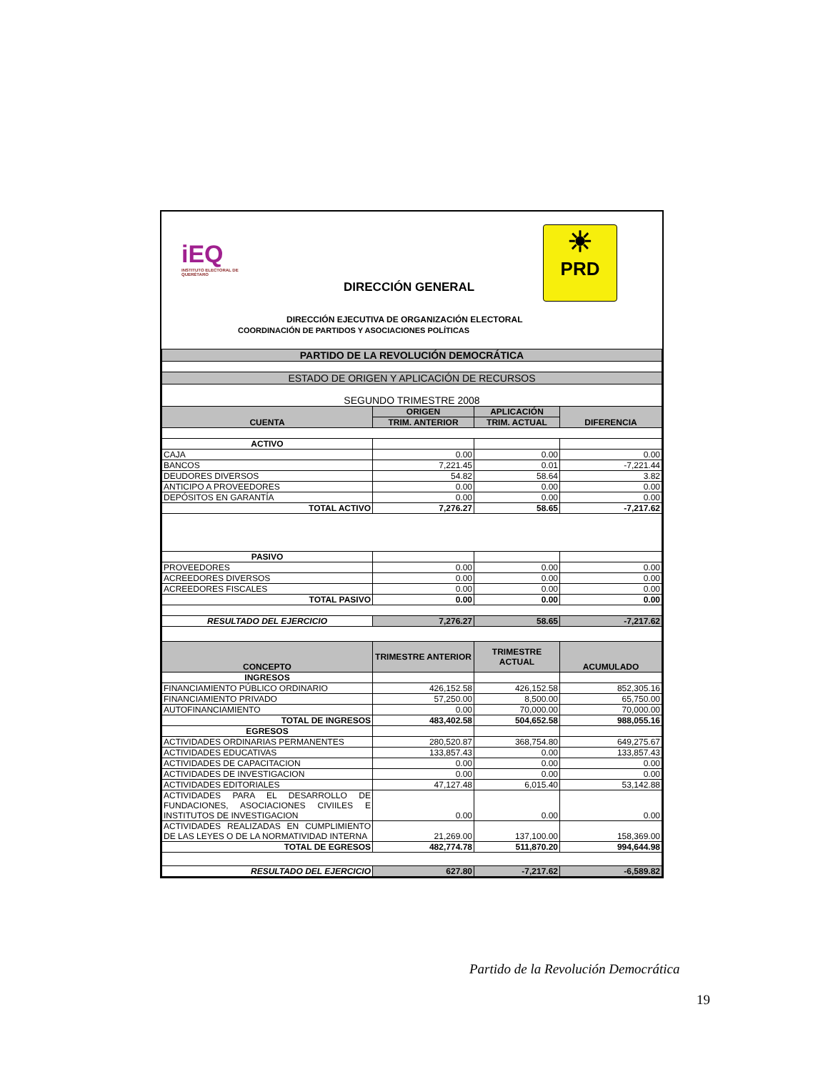iEQ
INSTITUTO ELECTORAL DE QUERÉTARO
DIRECCIÓN GENERAL
☀
PRD
DIRECCIÓN EJECUTIVA DE ORGANIZACIÓN ELECTORAL
COORDINACIÓN DE PARTIDOS Y ASOCIACIONES POLÍTICAS
| PARTIDO DE LA REVOLUCIÓN DEMOCRÁTICA | | | |
| ESTADO DE ORIGEN Y APLICACIÓN DE RECURSOS | | | |
| SEGUNDO TRIMESTRE 2008 | | | |
| CUENTA | ORIGEN | APLICACIÓN | DIFERENCIA |
| | TRIM. ANTERIOR | TRIM. ACTUAL | |
| ACTIVO | | | |
| CAJA | 0.00 | 0.00 | 0.00 |
| BANCOS | 7,221.45 | 0.01 | -7,221.44 |
| DEUDORES DIVERSOS | 54.82 | 58.64 | 3.82 |
| ANTICIPO A PROVEEDORES | 0.00 | 0.00 | 0.00 |
| DEPÓSITOS EN GARANTÍA | 0.00 | 0.00 | 0.00 |
| TOTAL ACTIVO | 7,276.27 | 58.65 | -7,217.62 |
| PASIVO | | | |
| PROVEEDORES | 0.00 | 0.00 | 0.00 |
| ACREEDORES DIVERSOS | 0.00 | 0.00 | 0.00 |
| ACREEDORES FISCALES | 0.00 | 0.00 | 0.00 |
| TOTAL PASIVO | 0.00 | 0.00 | 0.00 |
| RESULTADO DEL EJERCICIO | 7,276.27 | 58.65 | -7,217.62 |
| CONCEPTO | TRIMESTRE ANTERIOR | TRIMESTRE ACTUAL | ACUMULADO |
| INGRESOS | | | |
| FINANCIAMIENTO PÚBLICO ORDINARIO | 426,152.58 | 426,152.58 | 852,305.16 |
| FINANCIAMIENTO PRIVADO | 57,250.00 | 8,500.00 | 65,750.00 |
| AUTOFINANCIAMIENTO | 0.00 | 70,000.00 | 70,000.00 |
| TOTAL DE INGRESOS | 483,402.58 | 504,652.58 | 988,055.16 |
| EGRESOS | | | |
| ACTIVIDADES ORDINARIAS PERMANENTES | 280,520.87 | 368,754.80 | 649,275.67 |
| ACTIVIDADES EDUCATIVAS | 133,857.43 | 0.00 | 133,857.43 |
| ACTIVIDADES DE CAPACITACION | 0.00 | 0.00 | 0.00 |
| ACTIVIDADES DE INVESTIGACION | 0.00 | 0.00 | 0.00 |
| ACTIVIDADES EDITORIALES | 47,127.48 | 6,015.40 | 53,142.88 |
| ACTIVIDADES PARA EL DESARROLLO DE FUNDACIONES, ASOCIACIONES CIVIILES E INSTITUTOS DE INVESTIGACION | 0.00 | 0.00 | 0.00 |
| ACTIVIDADES REALIZADAS EN CUMPLIMIENTO DE LAS LEYES O DE LA NORMATIVIDAD INTERNA | 21,269.00 | 137,100.00 | 158,369.00 |
| TOTAL DE EGRESOS | 482,774.78 | 511,870.20 | 994,644.98 |
| RESULTADO DEL EJERCICIO | 627.80 | -7,217.62 | -6,589.82 |
Partido de la Revolución Democrática
19